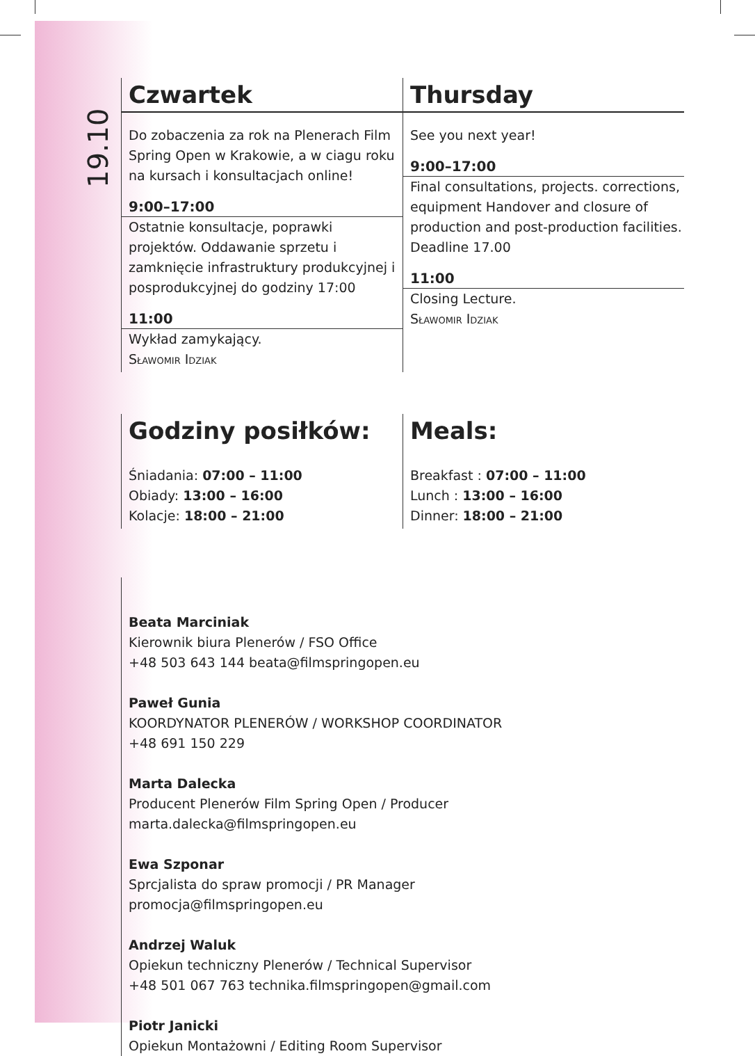19.10
Czwartek
Do zobaczenia za rok na Plenerach Film Spring Open w Krakowie, a w ciagu roku na kursach i konsultacjach online!
9:00–17:00
Ostatnie konsultacje, poprawki projektów. Oddawanie sprzetu i zamknięcie infrastruktury produkcyjnej i posprodukcyjnej do godziny 17:00
11:00
Wykład zamykający.
Sławomir Idziak
Thursday
See you next year!
9:00–17:00
Final consultations, projects. corrections, equipment Handover and closure of production and post-production facilities. Deadline 17.00
11:00
Closing Lecture.
Sławomir Idziak
Godziny posiłków:
Śniadania: 07:00 – 11:00
Obiady: 13:00 – 16:00
Kolacje: 18:00 – 21:00
Meals:
Breakfast : 07:00 – 11:00
Lunch : 13:00 – 16:00
Dinner: 18:00 – 21:00
Beata Marciniak
Kierownik biura Plenerów / FSO Office
+48 503 643 144 beata@filmspringopen.eu
Paweł Gunia
KOORDYNATOR PLENERÓW / WORKSHOP COORDINATOR
+48 691 150 229
Marta Dalecka
Producent Plenerów Film Spring Open / Producer
marta.dalecka@filmspringopen.eu
Ewa Szponar
Sprcjalista do spraw promocji / PR Manager
promocja@filmspringopen.eu
Andrzej Waluk
Opiekun techniczny Plenerów / Technical Supervisor
+48 501 067 763 technika.filmspringopen@gmail.com
Piotr Janicki
Opiekun Montażowni / Editing Room Supervisor